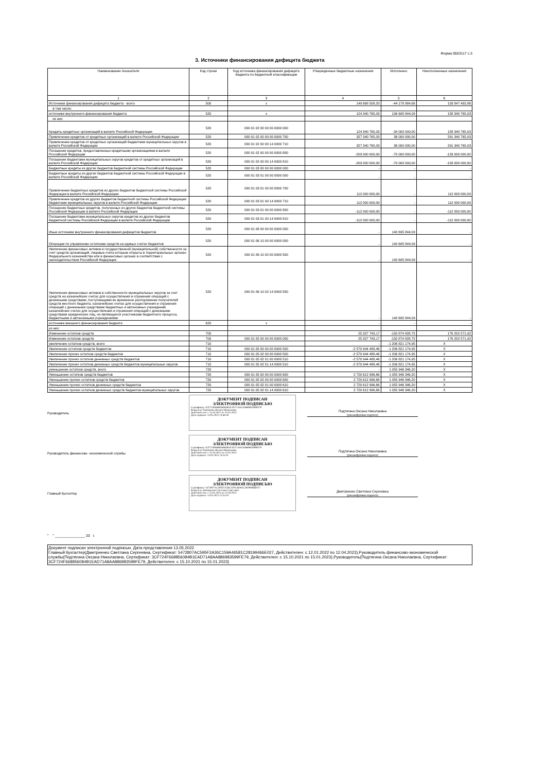Форма 0503117 с.3
3. Источники финансирования дефицита бюджета
| Наименование показателя | Код строки | Код источника финансирования дефицита бюджета по бюджетной классификации | Утвержденные бюджетные назначения | Исполнено | Неисполненные назначения |
| --- | --- | --- | --- | --- | --- |
| 1 | 2 | 3 | 4 | 5 | 6 |
| Источники финансирования дефицита бюджета - всего | 500 | x | 149 668 508,20 | -44 178 984,66 | 193 847 492,86 |
| в том числе: | | | | | |
| источники внутреннего финансирования бюджета | 520 | x | 124 340 765,03 | 106 695 844,09 | 158 340 765,03 |
| из них: | | | | | |
| Кредиты кредитных организаций в валюте Российской Федерации | 520 | 000 01 02 00 00 00 0000 000 | 124 340 765,03 | -34 000 000,00 | 158 340 765,03 |
| Привлечение кредитов от кредитных организаций в валюте Российской Федерации | 520 | 000 01 02 00 00 00 0000 700 | 327 340 765,03 | 36 000 000,00 | 291 340 765,03 |
| Привлечение кредитов от кредитных организаций бюджетами муниципальных округов в валюте Российской Федерации | 520 | 000 01 02 00 00 14 0000 710 | 327 340 765,03 | 36 000 000,00 | 291 340 765,03 |
| Погашение кредитов, предоставленных кредитными организациями в валюте Российской Федерации | 520 | 000 01 02 00 00 00 0000 800 | -203 000 000,00 | -70 000 000,00 | -133 000 000,00 |
| Погашение бюджетами муниципальных округов кредитов от кредитных организаций в валюте Российской Федерации | 520 | 000 01 02 00 00 14 0000 810 | -203 000 000,00 | -70 000 000,00 | -133 000 000,00 |
| Бюджетные кредиты из других бюджетов бюджетной системы Российской Федерации | 520 | 000 01 03 00 00 00 0000 000 | - | - | - |
| Бюджетные кредиты из других бюджетов бюджетной системы Российской Федерации в валюте Российской Федерации | 520 | 000 01 03 01 00 00 0000 000 | - | - | - |
| Привлечение бюджетных кредитов из других бюджетов бюджетной системы Российской Федерации в валюте Российской Федерации | 520 | 000 01 03 01 00 00 0000 700 | 112 000 000,00 | - | 112 000 000,00 |
| Привлечение кредитов из других бюджетов бюджетной системы Российской Федерации бюджетами муниципальных округов в валюте Российской Федерации | 520 | 000 01 03 01 00 14 0000 710 | 112 000 000,00 | - | 112 000 000,00 |
| Погашение бюджетных кредитов, полученных из других бюджетов бюджетной системы Российской Федерации в валюте Российской Федерации | 520 | 000 01 03 01 00 00 0000 800 | -112 000 000,00 | - | -112 000 000,00 |
| Погашение бюджетами муниципальных округов кредитов из других бюджетов бюджетной системы Российской Федерации в валюте Российской Федерации | 520 | 000 01 03 01 00 14 0000 810 | -112 000 000,00 | - | -112 000 000,00 |
| Иные источники внутреннего финансирования дефицитов бюджетов | 520 | 000 01 06 00 00 00 0000 000 | - | 140 695 844,09 | - |
| Операции по управлению остатками средств на единых счетах бюджетов | 520 | 000 01 06 10 00 00 0000 000 | - | 140 695 844,09 | - |
| Увеличение финансовых активов в государственной (муниципальной) собственности за счет средств организаций, лицевые счета которым открыты в территориальных органах Федерального казначейства или в финансовых органах в соответствии с законодательством Российской Федерации | 520 | 000 01 06 10 02 00 0000 500 | - | 140 695 844,09 | - |
| Увеличение финансовых активов в собственности муниципальных округов за счет средств на казначейских счетах для осуществления и отражения операций с денежными средствами, поступающими во временное распоряжение получателей средств местного бюджета, казначейских счетах для осуществления и отражения операций с денежными средствами бюджетных и автономных учреждений, казначейских счетах для осуществления и отражения операций с денежными средствами юридических лиц, не являющихся участниками бюджетного процесса, бюджетными и автономными учреждениями | 520 | 000 01 06 10 02 14 0000 550 | - | 140 695 844,09 | - |
| источники внешнего финансирования бюджета | 620 | x | - | - | - |
| из них: | | | | | |
| Изменение остатков средств | 700 | | 25 327 743,17 | -150 874 828,75 | 176 202 571,92 |
| Изменение остатков средств | 700 | 000 01 05 00 00 00 0000 000 | 25 327 743,17 | -150 874 828,75 | 176 202 571,92 |
| увеличение остатков средств, всего | 710 | | - | -1 206 821 174,95 | X |
| Увеличение остатков средств бюджетов | 710 | 000 01 05 00 00 00 0000 500 | -2 570 944 488,46 | -1 206 821 174,95 | X |
| Увеличение прочих остатков средств бюджетов | 710 | 000 01 05 02 00 00 0000 500 | -2 570 944 488,46 | -1 206 821 174,95 | X |
| Увеличение прочих остатков денежных средств бюджетов | 710 | 000 01 05 02 01 00 0000 510 | -2 570 944 488,46 | -1 206 821 174,95 | X |
| Увеличение прочих остатков денежных средств бюджетов муниципальных округов | 710 | 000 01 05 02 01 14 0000 510 | -2 570 944 488,46 | -1 206 821 174,95 | X |
| уменьшение остатков средств, всего | 720 | | - | 1 055 946 346,20 | X |
| Уменьшение остатков средств бюджетов | 720 | 000 01 05 00 00 00 0000 600 | 2 720 612 996,66 | 1 055 946 346,20 | X |
| Уменьшение прочих остатков средств бюджетов | 720 | 000 01 05 02 00 00 0000 600 | 2 720 612 996,66 | 1 055 946 346,20 | X |
| Уменьшение прочих остатков денежных средств бюджетов | 720 | 000 01 05 02 01 00 0000 610 | 2 720 612 996,66 | 1 055 946 346,20 | X |
| Уменьшение прочих остатков денежных средств бюджетов муниципальных округов | 720 | 000 01 05 02 01 14 0000 610 | 2 720 612 996,66 | 1 055 946 346,20 | X |
Руководитель
ДОКУМЕНТ ПОДПИСАН
ЭЛЕКТРОННОЙ ПОДПИСЬЮ
Сертификат: 3CF724F668856084B1EAD71A8AA886983599FE79
Владелец: Подтягина Оксана Николаевна
Действителен: с 15.10.2021 по 15.01.2023
Дата подписи: 13.05.2022 14:46:59
Подтягина Оксана Николаевна
(расшифровка подписи)
Руководитель финансово- экономической службы
ДОКУМЕНТ ПОДПИСАН
ЭЛЕКТРОННОЙ ПОДПИСЬЮ
Сертификат: 3CF724F668856084B1EAD71A8AA886983599FE79
Владелец: Подтягина Оксана Николаевна
Действителен: с 15.10.2021 по 15.01.2023
Дата подписи: 13.05.2022 14:24:11
Подтягина Оксана Николаевна
(расшифровка подписи)
Главный бухгалтер
ДОКУМЕНТ ПОДПИСАН
ЭЛЕКТРОННОЙ ПОДПИСЬЮ
Сертификат: 5472807AC595F2A36C159A46581C28199466E027
Владелец: Дмитриенко Светлана Сергеевна
Действителен: с 12.01.2022 по 12.04.2023
Дата подписи: 13.05.2022 12:53:10
Дмитриенко Светлана Сергеевна
(расшифровка подписи)
" " _______________ 20 г.
Документ подписан электронной подписью. Дата представления 13.05.2022
Главный бухгалтер(Дмитриенко Светлана Сергеевна, Сертификат: 5472807AC595F2A36C159A46581C28199466E027, Действителен: с 12.01.2022 по 12.04.2023),Руководитель финансово-экономической службы(Подтягина Оксана Николаевна, Сертификат: 3CF724F668856084B1EAD71A8AA886983599FE79, Действителен: с 15.10.2021 по 15.01.2023),Руководитель(Подтягина Оксана Николаевна, Сертификат: 3CF724F668856084B1EAD71A8AA886983599FE79, Действителен: с 15.10.2021 по 15.01.2023)